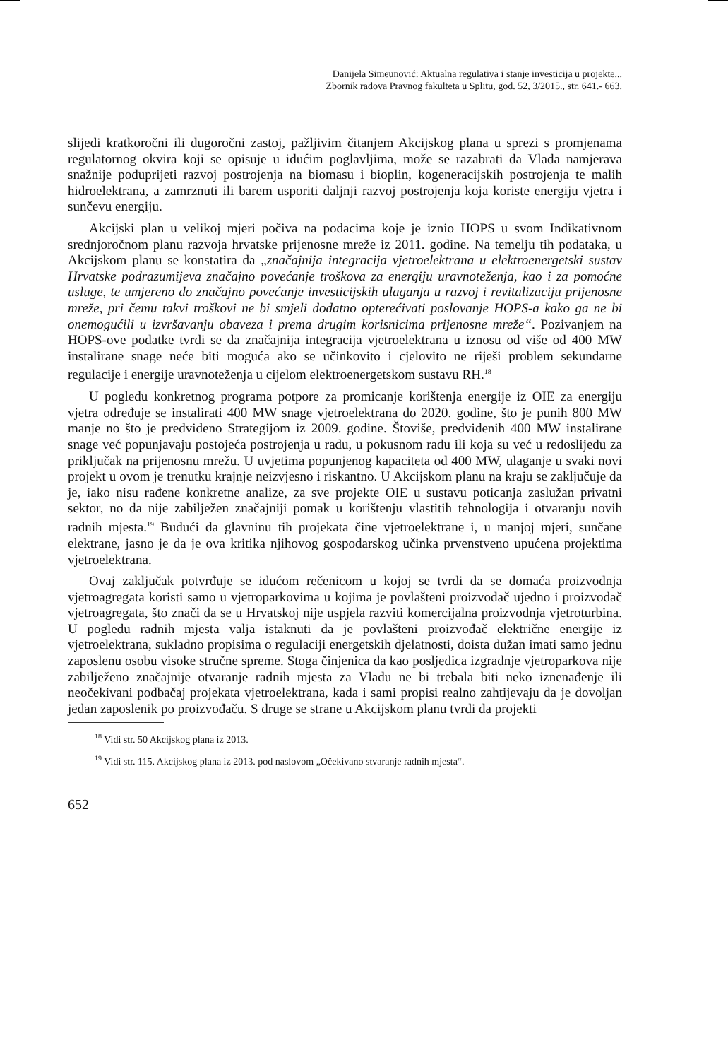Danijela Simeunović: Aktualna regulativa i stanje investicija u projekte...
Zbornik radova Pravnog fakulteta u Splitu, god. 52, 3/2015., str. 641.- 663.
slijedi kratkoročni ili dugoročni zastoj, pažljivim čitanjem Akcijskog plana u sprezi s promjenama regulatornog okvira koji se opisuje u idućim poglavljima, može se razabrati da Vlada namjerava snažnije poduprijeti razvoj postrojenja na biomasu i bioplin, kogeneracijskih postrojenja te malih hidroelektrana, a zamrznuti ili barem usporiti daljnji razvoj postrojenja koja koriste energiju vjetra i sunčevu energiju.
Akcijski plan u velikoj mjeri počiva na podacima koje je iznio HOPS u svom Indikativnom srednjoročnom planu razvoja hrvatske prijenosne mreže iz 2011. godine. Na temelju tih podataka, u Akcijskom planu se konstatira da „značajnija integracija vjetroelektrana u elektroenergetski sustav Hrvatske podrazumijeva značajno povećanje troškova za energiju uravnoteženja, kao i za pomoćne usluge, te umjereno do značajno povećanje investicijskih ulaganja u razvoj i revitalizaciju prijenosne mreže, pri čemu takvi troškovi ne bi smjeli dodatno opterećivati poslovanje HOPS-a kako ga ne bi onemogućili u izvršavanju obaveza i prema drugim korisnicima prijenosne mreže“. Pozivanjem na HOPS-ove podatke tvrdi se da značajnija integracija vjetroelektrana u iznosu od više od 400 MW instalirane snage neće biti moguća ako se učinkovito i cjelovito ne riješi problem sekundarne regulacije i energije uravnoteženja u cijelom elektroenergetskom sustavu RH.<sup>18</sup>
U pogledu konkretnog programa potpore za promicanje korištenja energije iz OIE za energiju vjetra određuje se instalirati 400 MW snage vjetroelektrana do 2020. godine, što je punih 800 MW manje no što je predviđeno Strategijom iz 2009. godine. Štoviše, predviđenih 400 MW instalirane snage već popunjavaju postojeća postrojenja u radu, u pokusnom radu ili koja su već u redoslijedu za priključak na prijenosnu mrežu. U uvjetima popunjenog kapaciteta od 400 MW, ulaganje u svaki novi projekt u ovom je trenutku krajnje neizvjesno i riskantno. U Akcijskom planu na kraju se zaključuje da je, iako nisu rađene konkretne analize, za sve projekte OIE u sustavu poticanja zaslužan privatni sektor, no da nije zabilježen značajniji pomak u korištenju vlastitih tehnologija i otvaranju novih radnih mjesta.<sup>19</sup> Budući da glavninu tih projekata čine vjetroelektrane i, u manjoj mjeri, sunčane elektrane, jasno je da je ova kritika njihovog gospodarskog učinka prvenstveno upućena projektima vjetroelektrana.
Ovaj zaključak potvrđuje se idućom rečenicom u kojoj se tvrdi da se domaća proizvodnja vjetroagregata koristi samo u vjetroparkovima u kojima je povlašteni proizvođač ujedno i proizvođač vjetroagregata, što znači da se u Hrvatskoj nije uspjela razviti komercijalna proizvodnja vjetroturbina. U pogledu radnih mjesta valja istaknuti da je povlašteni proizvođač električne energije iz vjetroelektrana, sukladno propisima o regulaciji energetskih djelatnosti, doista dužan imati samo jednu zaposlenu osobu visoke stručne spreme. Stoga činjenica da kao posljedica izgradnje vjetroparkova nije zabilježeno značajnije otvaranje radnih mjesta za Vladu ne bi trebala biti neko iznenađenje ili neočekivani podbačaj projekata vjetroelektrana, kada i sami propisi realno zahtijevaju da je dovoljan jedan zaposlenik po proizvođaču. S druge se strane u Akcijskom planu tvrdi da projekti
<sup>18</sup> Vidi str. 50 Akcijskog plana iz 2013.
<sup>19</sup> Vidi str. 115. Akcijskog plana iz 2013. pod naslovom „Očekivano stvaranje radnih mjesta“.
652